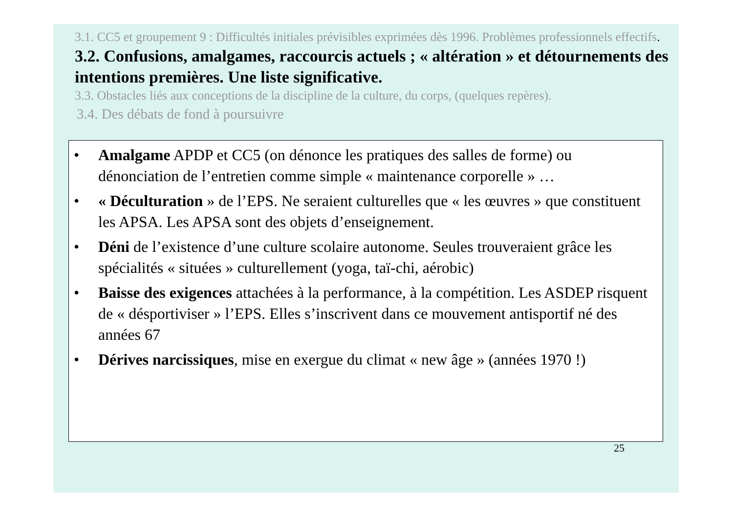3.1. CC5 et groupement 9 : Difficultés initiales prévisibles exprimées dès 1996. Problèmes professionnels effectifs.
3.2. Confusions, amalgames, raccourcis actuels ; « altération » et détournements des intentions premières. Une liste significative.
3.3. Obstacles liés aux conceptions de la discipline de la culture, du corps, (quelques repères).
3.4. Des débats de fond à poursuivre
• Amalgame APDP et CC5 (on dénonce les pratiques des salles de forme) ou dénonciation de l’entretien comme simple « maintenance corporelle » …
• « Déculturation » de l’EPS. Ne seraient culturelles que « les œuvres » que constituent les APSA. Les APSA sont des objets d’enseignement.
• Déni de l’existence d’une culture scolaire autonome. Seules trouveraient grâce les spécialités « situées » culturellement (yoga, taï-chi, aérobic)
• Baisse des exigences attachées à la performance, à la compétition. Les ASDEP risquent de « désportiviser » l’EPS. Elles s’inscrivent dans ce mouvement antisportif né des années 67
• Dérives narcissiques, mise en exergue du climat « new âge » (années 1970 !)
25